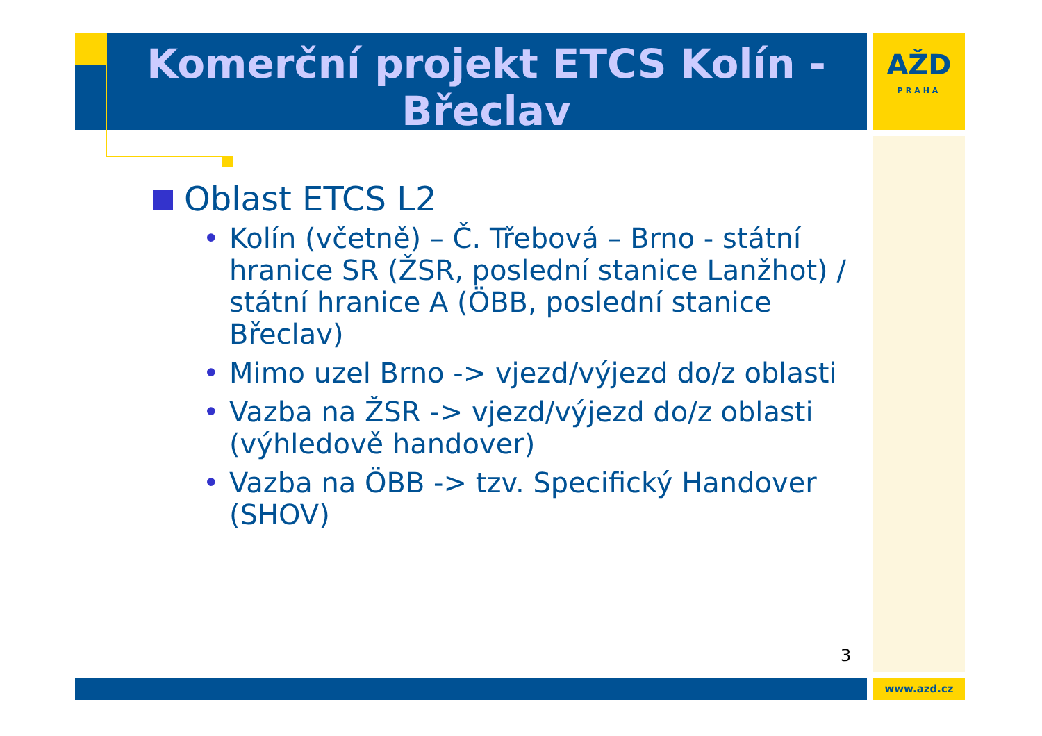Komerční projekt ETCS Kolín - Břeclav
AŽD
PRAHA
Oblast ETCS L2
• Kolín (včetně) – Č. Třebová – Brno - státní hranice SR (ŽSR, poslední stanice Lanžhot) / státní hranice A (ÖBB, poslední stanice Břeclav)
• Mimo uzel Brno -> vjezd/výjezd do/z oblasti
• Vazba na ŽSR -> vjezd/výjezd do/z oblasti (výhledově handover)
• Vazba na ÖBB -> tzv. Specifický Handover (SHOV)
3
www.azd.cz